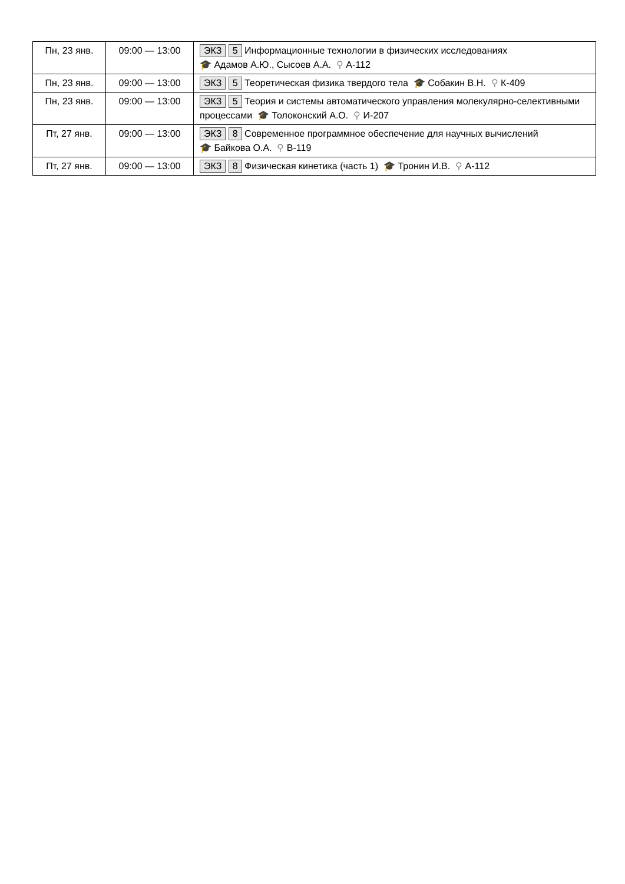| Пн, 23 янв. | 09:00 — 13:00 | ЭКЗ 5 Информационные технологии в физических исследованиях 🎓 Адамов А.Ю., Сысоев А.А. ⚲ А-112 |
| Пн, 23 янв. | 09:00 — 13:00 | ЭКЗ 5 Теоретическая физика твердого тела 🎓 Собакин В.Н. ⚲ К-409 |
| Пн, 23 янв. | 09:00 — 13:00 | ЭКЗ 5 Теория и системы автоматического управления молекулярно-селективными процессами 🎓 Толоконский А.О. ⚲ И-207 |
| Пт, 27 янв. | 09:00 — 13:00 | ЭКЗ 8 Современное программное обеспечение для научных вычислений 🎓 Байкова О.А. ⚲ В-119 |
| Пт, 27 янв. | 09:00 — 13:00 | ЭКЗ 8 Физическая кинетика (часть 1) 🎓 Тронин И.В. ⚲ А-112 |